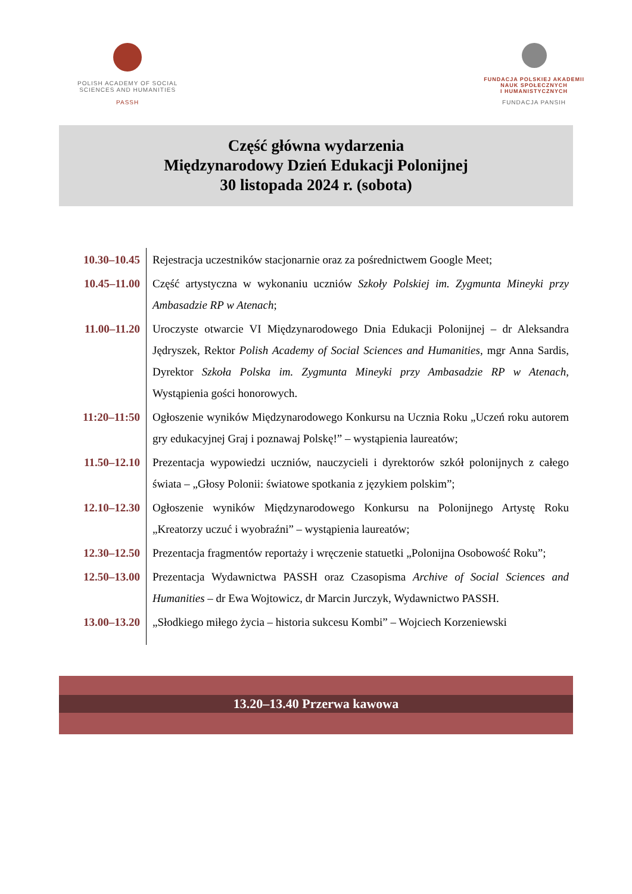POLISH ACADEMY OF SOCIAL
SCIENCES AND HUMANITIES
PASSH
FUNDACJA POLSKIEJ AKADEMII
NAUK SPOŁECZNYCH
I HUMANISTYCZNYCH
FUNDACJA PANSIH
Część główna wydarzenia
Międzynarodowy Dzień Edukacji Polonijnej
30 listopada 2024 r. (sobota)
| 10.30–10.45 | Rejestracja uczestników stacjonarnie oraz za pośrednictwem Google Meet; |
| 10.45–11.00 | Część artystyczna w wykonaniu uczniów Szkoły Polskiej im. Zygmunta Mineyki przy Ambasadzie RP w Atenach ; |
| 11.00–11.20 | Uroczyste otwarcie VI Międzynarodowego Dnia Edukacji Polonijnej – dr Aleksandra Jędryszek, Rektor Polish Academy of Social Sciences and Humanities, mgr Anna Sardis, Dyrektor Szkoła Polska im. Zygmunta Mineyki przy Ambasadzie RP w Atenach, Wystąpienia gości honorowych. |
| 11:20–11:50 | Ogłoszenie wyników Międzynarodowego Konkursu na Ucznia Roku „Uczeń roku autorem gry edukacyjnej Graj i poznawaj Polskę!” – wystąpienia laureatów; |
| 11.50–12.10 | Prezentacja wypowiedzi uczniów, nauczycieli i dyrektorów szkół polonijnych z całego świata – „Głosy Polonii: światowe spotkania z językiem polskim”; |
| 12.10–12.30 | Ogłoszenie wyników Międzynarodowego Konkursu na Polonijnego Artystę Roku „Kreatorzy uczuć i wyobraźni” – wystąpienia laureatów; |
| 12.30–12.50 | Prezentacja fragmentów reportaży i wręczenie statuetki „Polonijna Osobowość Roku”; |
| 12.50–13.00 | Prezentacja Wydawnictwa PASSH oraz Czasopisma Archive of Social Sciences and Humanities – dr Ewa Wojtowicz, dr Marcin Jurczyk, Wydawnictwo PASSH. |
| 13.00–13.20 | „Słodkiego miłego życia – historia sukcesu Kombi” – Wojciech Korzeniewski |
13.20–13.40 Przerwa kawowa